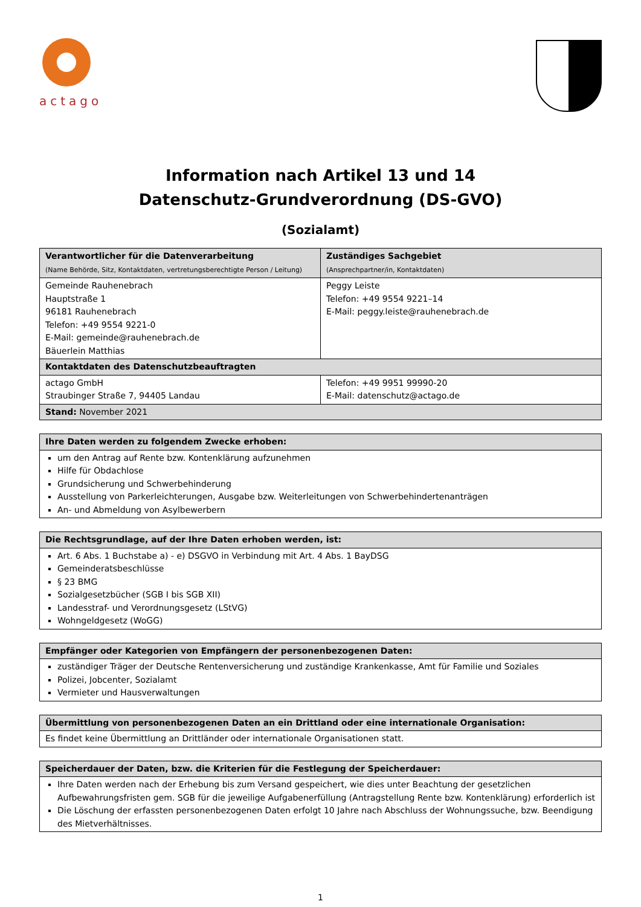actago
Information nach Artikel 13 und 14
Datenschutz-Grundverordnung (DS-GVO)
(Sozialamt)
| Verantwortlicher für die Datenverarbeitung (Name Behörde, Sitz, Kontaktdaten, vertretungsberechtigte Person / Leitung) | Zuständiges Sachgebiet (Ansprechpartner/in, Kontaktdaten) |
| --- | --- |
| Gemeinde Rauhenebrach Hauptstraße 1 96181 Rauhenebrach Telefon: +49 9554 9221-0 E-Mail: gemeinde@rauhenebrach.de Bäuerlein Matthias | Peggy Leiste Telefon: +49 9554 9221–14 E-Mail: peggy.leiste@rauhenebrach.de |
| Kontaktdaten des Datenschutzbeauftragten | |
| actago GmbH Straubinger Straße 7, 94405 Landau | Telefon: +49 9951 99990-20 E-Mail: datenschutz@actago.de |
| Stand: November 2021 | |
| Ihre Daten werden zu folgendem Zwecke erhoben: |
| --- |
| um den Antrag auf Rente bzw. Kontenklärung aufzunehmen Hilfe für Obdachlose Grundsicherung und Schwerbehinderung Ausstellung von Parkerleichterungen, Ausgabe bzw. Weiterleitungen von Schwerbehindertenanträgen An- und Abmeldung von Asylbewerbern |
| Die Rechtsgrundlage, auf der Ihre Daten erhoben werden, ist: |
| --- |
| Art. 6 Abs. 1 Buchstabe a) - e) DSGVO in Verbindung mit Art. 4 Abs. 1 BayDSG Gemeinderatsbeschlüsse § 23 BMG Sozialgesetzbücher (SGB I bis SGB XII) Landesstraf- und Verordnungsgesetz (LStVG) Wohngeldgesetz (WoGG) |
| Empfänger oder Kategorien von Empfängern der personenbezogenen Daten: |
| --- |
| zuständiger Träger der Deutsche Rentenversicherung und zuständige Krankenkasse, Amt für Familie und Soziales Polizei, Jobcenter, Sozialamt Vermieter und Hausverwaltungen |
| Übermittlung von personenbezogenen Daten an ein Drittland oder eine internationale Organisation: |
| --- |
| Es findet keine Übermittlung an Drittländer oder internationale Organisationen statt. |
| Speicherdauer der Daten, bzw. die Kriterien für die Festlegung der Speicherdauer: |
| --- |
| Ihre Daten werden nach der Erhebung bis zum Versand gespeichert, wie dies unter Beachtung der gesetzlichen Aufbewahrungsfristen gem. SGB für die jeweilige Aufgabenerfüllung (Antragstellung Rente bzw. Kontenklärung) erforderlich ist Die Löschung der erfassten personenbezogenen Daten erfolgt 10 Jahre nach Abschluss der Wohnungssuche, bzw. Beendigung des Mietverhältnisses. |
1